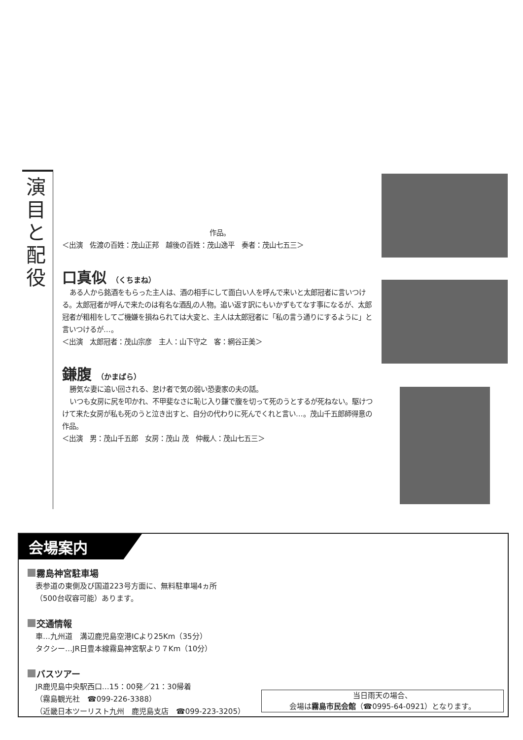演目と配役
作品。
＜出演　佐渡の百姓：茂山正邦　越後の百姓：茂山逸平　奏者：茂山七五三＞
口真似 （くちまね）
ある人から銘酒をもらった主人は、酒の相手にして面白い人を呼んで来いと太郎冠者に言いつける。太郎冠者が呼んで来たのは有名な酒乱の人物。追い返す訳にもいかずもてなす事になるが、太郎冠者が粗相をしてご機嫌を損ねられては大変と、主人は太郎冠者に「私の言う通りにするように」と言いつけるが…。
＜出演　太郎冠者：茂山宗彦　主人：山下守之　客：網谷正美＞
鎌腹 （かまばら）
勝気な妻に追い回される、怠け者で気の弱い恐妻家の夫の話。
いつも女房に尻を叩かれ、不甲斐なさに恥じ入り鎌で腹を切って死のうとするが死ねない。駆けつけて来た女房が私も死のうと泣き出すと、自分の代わりに死んでくれと言い…。茂山千五郎師得意の作品。
＜出演　男：茂山千五郎　女房：茂山 茂　仲裁人：茂山七五三＞
会場案内
霧島神宮駐車場
表参道の東側及び国道223号方面に、無料駐車場4ヵ所
（500台収容可能）あります。
交通情報
車…九州道　溝辺鹿児島空港ICより25Km（35分）
タクシー…JR日豊本線霧島神宮駅より７Km（10分）
バスツアー
JR鹿児島中央駅西口…15：00発／21：30帰着
（霧島観光社　☎099-226-3388）
（近畿日本ツーリスト九州　鹿児島支店　☎099-223-3205）
当日雨天の場合、
会場は霧島市民会館（☎0995-64-0921）となります。